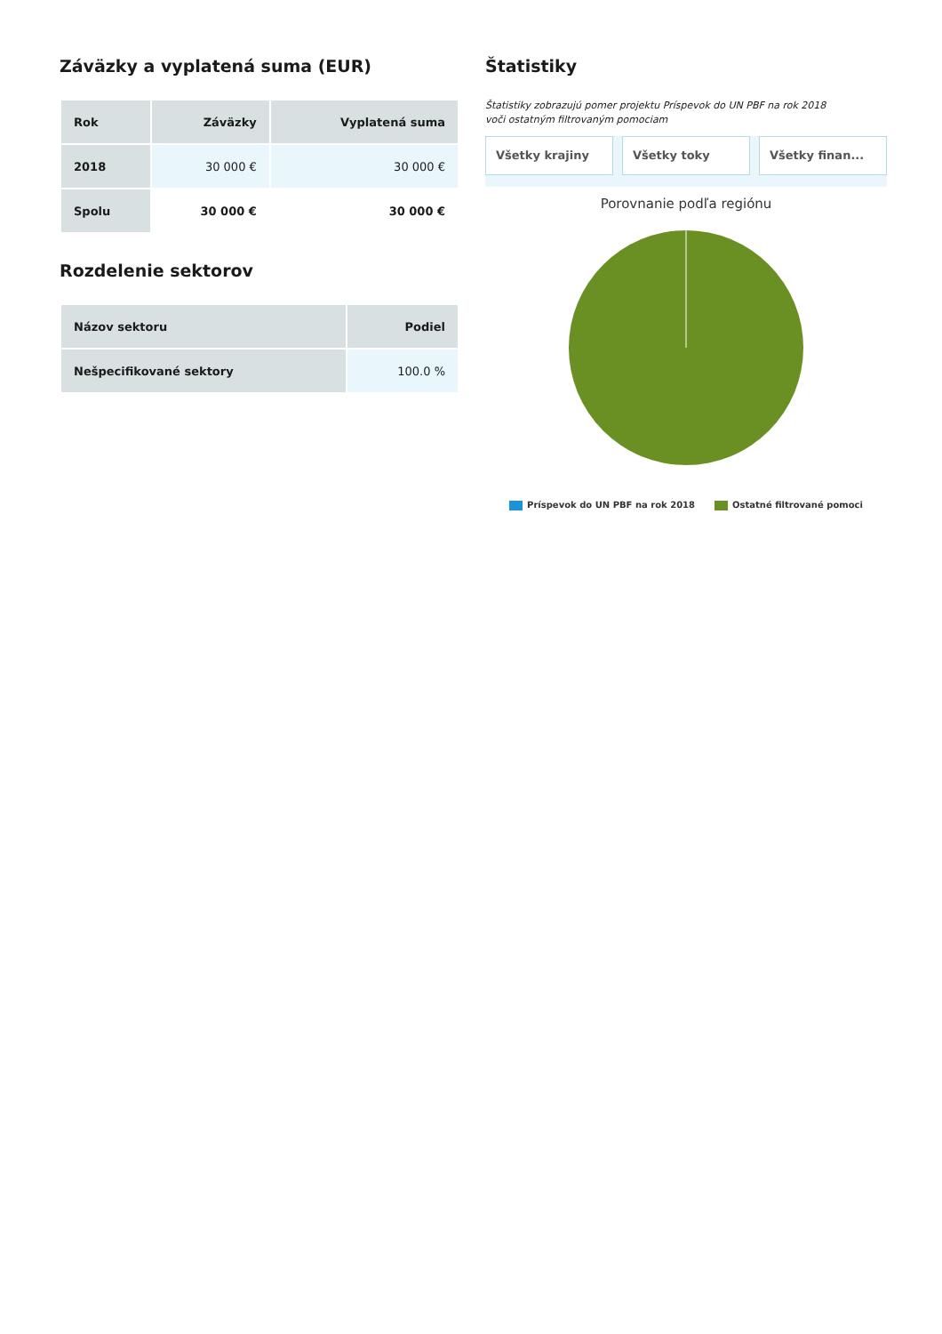Záväzky a vyplatená suma (EUR)
| Rok | Záväzky | Vyplatená suma |
| --- | --- | --- |
| 2018 | 30 000 € | 30 000 € |
| Spolu | 30 000 € | 30 000 € |
Rozdelenie sektorov
| Názov sektoru | Podiel |
| --- | --- |
| Nešpecifikované sektory | 100.0 % |
Štatistiky
Štatistiky zobrazujú pomer projektu Príspevok do UN PBF na rok 2018
voči ostatným filtrovaným pomociam
Všetky krajiny Všetky toky Všetky finan...
Porovnanie podľa regiónu
Príspevok do UN PBF na rok 2018 Ostatné filtrované pomoci